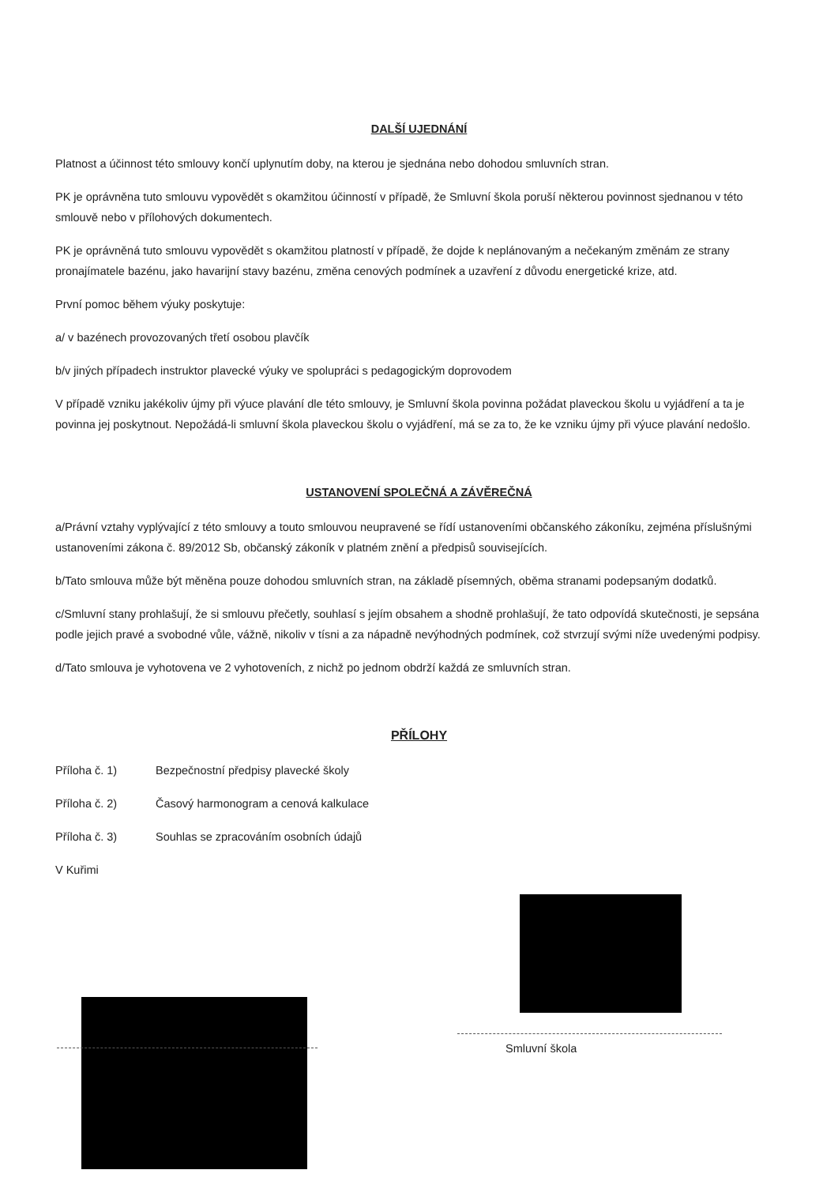DALŠÍ UJEDNÁNÍ
Platnost a účinnost této smlouvy končí uplynutím doby, na kterou je sjednána nebo dohodou smluvních stran.
PK je oprávněna tuto smlouvu vypovědět s okamžitou účinností v případě, že Smluvní škola poruší některou povinnost sjednanou v této smlouvě nebo v přílohových dokumentech.
PK je oprávněná tuto smlouvu vypovědět s okamžitou platností v případě, že dojde k neplánovaným a nečekaným změnám ze strany pronajímatele bazénu, jako havarijní stavy bazénu, změna cenových podmínek a uzavření z důvodu energetické krize, atd.
První pomoc během výuky poskytuje:
a/ v bazénech provozovaných třetí osobou plavčík
b/v jiných případech instruktor plavecké výuky ve spolupráci s pedagogickým doprovodem
V případě vzniku jakékoliv újmy při výuce plavání dle této smlouvy, je Smluvní škola povinna požádat plaveckou školu u vyjádření a ta je povinna jej poskytnout. Nepožádá-li smluvní škola plaveckou školu o vyjádření, má se za to, že ke vzniku újmy při výuce plavání nedošlo.
USTANOVENÍ SPOLEČNÁ A ZÁVĚREČNÁ
a/Právní vztahy vyplývající z této smlouvy a touto smlouvou neupravené se řídí ustanoveními občanského zákoníku, zejména příslušnými ustanoveními zákona č. 89/2012 Sb, občanský zákoník v platném znění a předpisů souvisejících.
b/Tato smlouva může být měněna pouze dohodou smluvních stran, na základě písemných, oběma stranami podepsaným dodatků.
c/Smluvní stany prohlašují, že si smlouvu přečetly, souhlasí s jejím obsahem a shodně prohlašují, že tato odpovídá skutečnosti, je sepsána podle jejich pravé a svobodné vůle, vážně, nikoliv v tísni a za nápadně nevýhodných podmínek, což stvrzují svými níže uvedenými podpisy.
d/Tato smlouva je vyhotovena ve 2 vyhotoveních, z nichž po jednom obdrží každá ze smluvních stran.
PŘÍLOHY
Příloha č. 1) Bezpečnostní předpisy plavecké školy
Příloha č. 2) Časový harmonogram a cenová kalkulace
Příloha č. 3) Souhlas se zpracováním osobních údajů
V Kuřimi
Smluvní škola